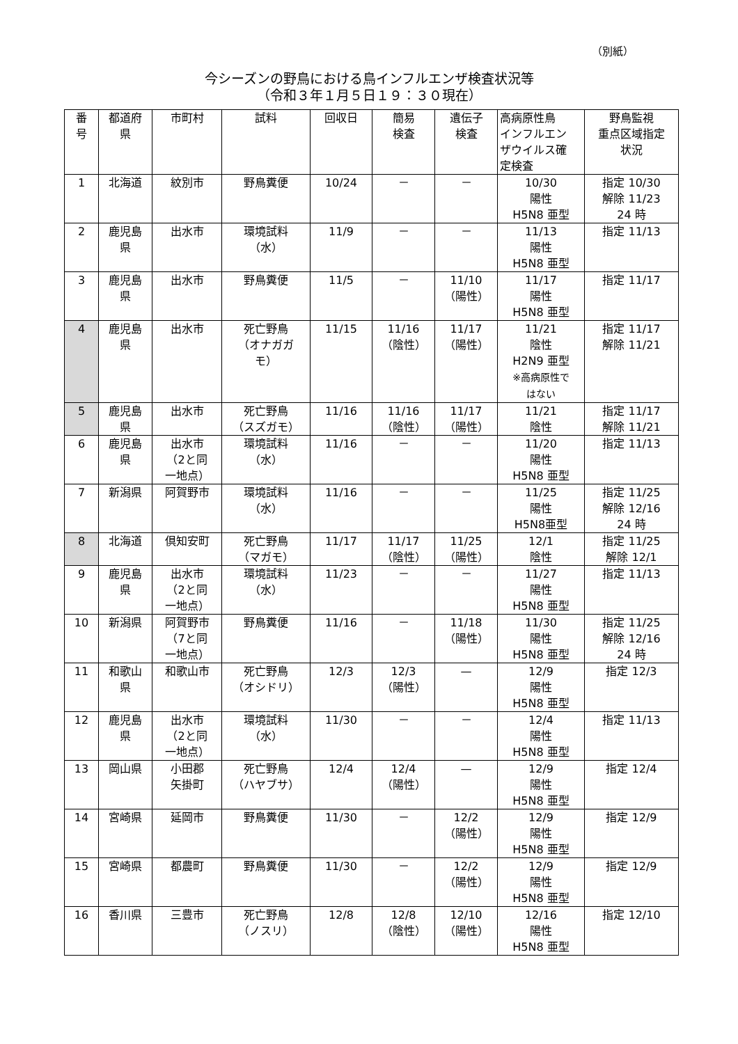（別紙）
今シーズンの野鳥における鳥インフルエンザ検査状況等
（令和３年１月５日１９：３０現在）
| 番 号 | 都道府 県 | 市町村 | 試料 | 回収日 | 簡易 検査 | 遺伝子 検査 | 高病原性鳥 インフルエン ザウイルス確 定検査 | 野鳥監視 重点区域指定 状況 |
| --- | --- | --- | --- | --- | --- | --- | --- | --- |
| 1 | 北海道 | 紋別市 | 野鳥糞便 | 10/24 | － | － | 10/30 陽性 H5N8 亜型 | 指定 10/30 解除 11/23 24 時 |
| 2 | 鹿児島 県 | 出水市 | 環境試料 （水） | 11/9 | － | － | 11/13 陽性 H5N8 亜型 | 指定 11/13 |
| 3 | 鹿児島 県 | 出水市 | 野鳥糞便 | 11/5 | － | 11/10 （陽性） | 11/17 陽性 H5N8 亜型 | 指定 11/17 |
| 4 | 鹿児島 県 | 出水市 | 死亡野鳥 （オナガガ モ） | 11/15 | 11/16 （陰性） | 11/17 （陽性） | 11/21 陰性 H2N9 亜型 ※高病原性で はない | 指定 11/17 解除 11/21 |
| 5 | 鹿児島 県 | 出水市 | 死亡野鳥 （スズガモ） | 11/16 | 11/16 （陰性） | 11/17 （陽性） | 11/21 陰性 | 指定 11/17 解除 11/21 |
| 6 | 鹿児島 県 | 出水市 （2と同 一地点） | 環境試料 （水） | 11/16 | － | － | 11/20 陽性 H5N8 亜型 | 指定 11/13 |
| 7 | 新潟県 | 阿賀野市 | 環境試料 （水） | 11/16 | － | － | 11/25 陽性 H5N8亜型 | 指定 11/25 解除 12/16 24 時 |
| 8 | 北海道 | 倶知安町 | 死亡野鳥 （マガモ） | 11/17 | 11/17 （陰性） | 11/25 （陽性） | 12/1 陰性 | 指定 11/25 解除 12/1 |
| 9 | 鹿児島 県 | 出水市 （2と同 一地点） | 環境試料 （水） | 11/23 | － | － | 11/27 陽性 H5N8 亜型 | 指定 11/13 |
| 10 | 新潟県 | 阿賀野市 （7と同 一地点） | 野鳥糞便 | 11/16 | － | 11/18 （陽性） | 11/30 陽性 H5N8 亜型 | 指定 11/25 解除 12/16 24 時 |
| 11 | 和歌山 県 | 和歌山市 | 死亡野鳥 （オシドリ） | 12/3 | 12/3 （陽性） | — | 12/9 陽性 H5N8 亜型 | 指定 12/3 |
| 12 | 鹿児島 県 | 出水市 （2と同 一地点） | 環境試料 （水） | 11/30 | － | － | 12/4 陽性 H5N8 亜型 | 指定 11/13 |
| 13 | 岡山県 | 小田郡 矢掛町 | 死亡野鳥 （ハヤブサ） | 12/4 | 12/4 （陽性） | — | 12/9 陽性 H5N8 亜型 | 指定 12/4 |
| 14 | 宮崎県 | 延岡市 | 野鳥糞便 | 11/30 | － | 12/2 （陽性） | 12/9 陽性 H5N8 亜型 | 指定 12/9 |
| 15 | 宮崎県 | 都農町 | 野鳥糞便 | 11/30 | － | 12/2 （陽性） | 12/9 陽性 H5N8 亜型 | 指定 12/9 |
| 16 | 香川県 | 三豊市 | 死亡野鳥 （ノスリ） | 12/8 | 12/8 （陰性） | 12/10 （陽性） | 12/16 陽性 H5N8 亜型 | 指定 12/10 |